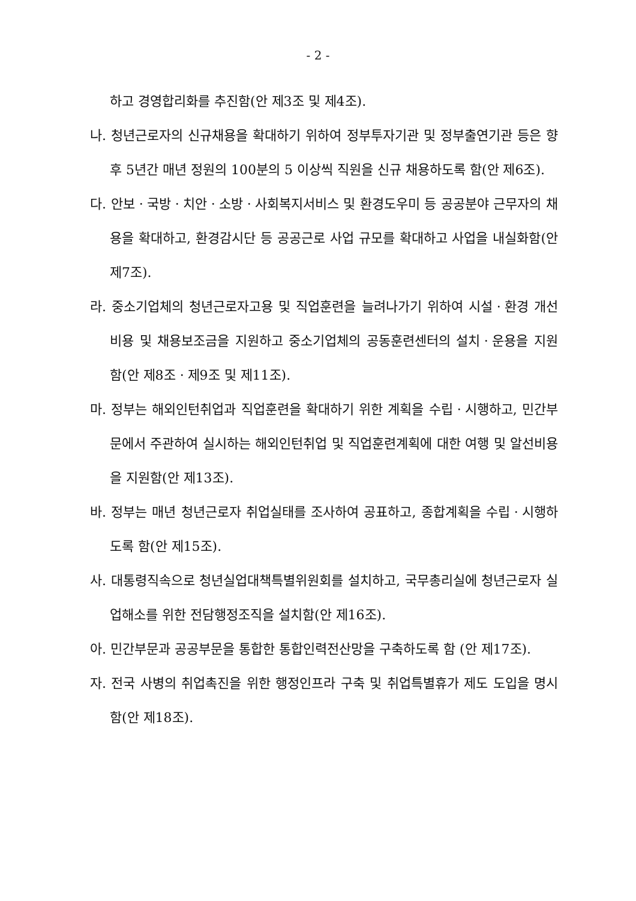- 2 -
하고 경영합리화를 추진함(안 제3조 및 제4조).
나. 청년근로자의 신규채용을 확대하기 위하여 정부투자기관 및 정부출연기관 등은 향후 5년간 매년 정원의 100분의 5 이상씩 직원을 신규 채용하도록 함(안 제6조).
다. 안보ㆍ국방ㆍ치안ㆍ소방ㆍ사회복지서비스 및 환경도우미 등 공공분야 근무자의 채용을 확대하고, 환경감시단 등 공공근로 사업 규모를 확대하고 사업을 내실화함(안 제7조).
라. 중소기업체의 청년근로자고용 및 직업훈련을 늘려나가기 위하여 시설ㆍ환경 개선비용 및 채용보조금을 지원하고 중소기업체의 공동훈련센터의 설치ㆍ운용을 지원함(안 제8조ㆍ제9조 및 제11조).
마. 정부는 해외인턴취업과 직업훈련을 확대하기 위한 계획을 수립ㆍ시행하고, 민간부문에서 주관하여 실시하는 해외인턴취업 및 직업훈련계획에 대한 여행 및 알선비용을 지원함(안 제13조).
바. 정부는 매년 청년근로자 취업실태를 조사하여 공표하고, 종합계획을 수립ㆍ시행하도록 함(안 제15조).
사. 대통령직속으로 청년실업대책특별위원회를 설치하고, 국무총리실에 청년근로자 실업해소를 위한 전담행정조직을 설치함(안 제16조).
아. 민간부문과 공공부문을 통합한 통합인력전산망을 구축하도록 함 (안 제17조).
자. 전국 사병의 취업촉진을 위한 행정인프라 구축 및 취업특별휴가 제도 도입을 명시함(안 제18조).